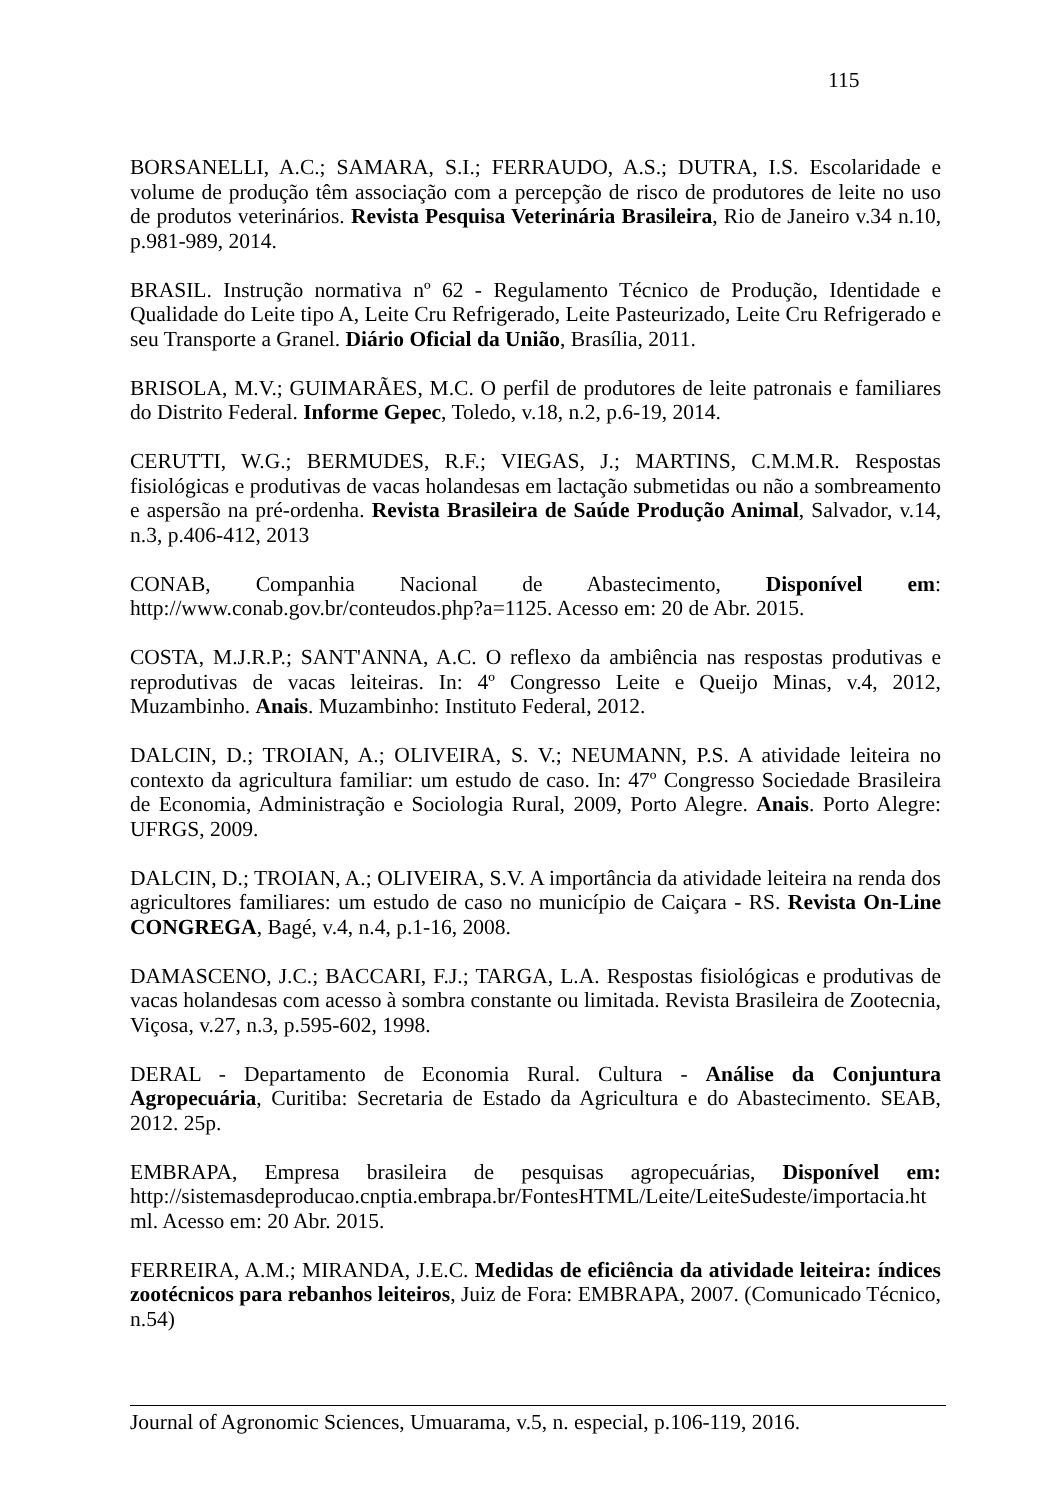115
BORSANELLI, A.C.; SAMARA, S.I.; FERRAUDO, A.S.; DUTRA, I.S. Escolaridade e volume de produção têm associação com a percepção de risco de produtores de leite no uso de produtos veterinários. Revista Pesquisa Veterinária Brasileira, Rio de Janeiro v.34 n.10, p.981-989, 2014.
BRASIL. Instrução normativa nº 62 - Regulamento Técnico de Produção, Identidade e Qualidade do Leite tipo A, Leite Cru Refrigerado, Leite Pasteurizado, Leite Cru Refrigerado e seu Transporte a Granel. Diário Oficial da União, Brasília, 2011.
BRISOLA, M.V.; GUIMARÃES, M.C. O perfil de produtores de leite patronais e familiares do Distrito Federal. Informe Gepec, Toledo, v.18, n.2, p.6-19, 2014.
CERUTTI, W.G.; BERMUDES, R.F.; VIEGAS, J.; MARTINS, C.M.M.R. Respostas fisiológicas e produtivas de vacas holandesas em lactação submetidas ou não a sombreamento e aspersão na pré-ordenha. Revista Brasileira de Saúde Produção Animal, Salvador, v.14, n.3, p.406-412, 2013
CONAB, Companhia Nacional de Abastecimento, Disponível em: http://www.conab.gov.br/conteudos.php?a=1125. Acesso em: 20 de Abr. 2015.
COSTA, M.J.R.P.; SANT'ANNA, A.C. O reflexo da ambiência nas respostas produtivas e reprodutivas de vacas leiteiras. In: 4º Congresso Leite e Queijo Minas, v.4, 2012, Muzambinho. Anais. Muzambinho: Instituto Federal, 2012.
DALCIN, D.; TROIAN, A.; OLIVEIRA, S. V.; NEUMANN, P.S. A atividade leiteira no contexto da agricultura familiar: um estudo de caso. In: 47º Congresso Sociedade Brasileira de Economia, Administração e Sociologia Rural, 2009, Porto Alegre. Anais. Porto Alegre: UFRGS, 2009.
DALCIN, D.; TROIAN, A.; OLIVEIRA, S.V. A importância da atividade leiteira na renda dos agricultores familiares: um estudo de caso no município de Caiçara - RS. Revista On-Line CONGREGA, Bagé, v.4, n.4, p.1-16, 2008.
DAMASCENO, J.C.; BACCARI, F.J.; TARGA, L.A. Respostas fisiológicas e produtivas de vacas holandesas com acesso à sombra constante ou limitada. Revista Brasileira de Zootecnia, Viçosa, v.27, n.3, p.595-602, 1998.
DERAL - Departamento de Economia Rural. Cultura - Análise da Conjuntura Agropecuária, Curitiba: Secretaria de Estado da Agricultura e do Abastecimento. SEAB, 2012. 25p.
EMBRAPA, Empresa brasileira de pesquisas agropecuárias, Disponível em: http://sistemasdeproducao.cnptia.embrapa.br/FontesHTML/Leite/LeiteSudeste/importacia.ht ml. Acesso em: 20 Abr. 2015.
FERREIRA, A.M.; MIRANDA, J.E.C. Medidas de eficiência da atividade leiteira: índices zootécnicos para rebanhos leiteiros, Juiz de Fora: EMBRAPA, 2007. (Comunicado Técnico, n.54)
Journal of Agronomic Sciences, Umuarama, v.5, n. especial, p.106-119, 2016.